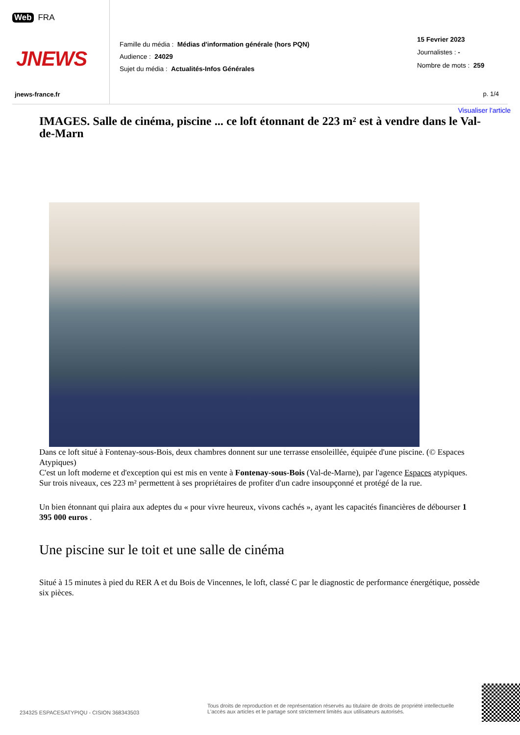Web FRA
JNEWS
jnews-france.fr
Famille du média : Médias d'information générale (hors PQN)
Audience : 24029
Sujet du média : Actualités-Infos Générales
15 Fevrier 2023
Journalistes : -
Nombre de mots : 259
p. 1/4
Visualiser l'article
IMAGES. Salle de cinéma, piscine ... ce loft étonnant de 223 m² est à vendre dans le Val-de-Marn
Dans ce loft situé à Fontenay-sous-Bois, deux chambres donnent sur une terrasse ensoleillée, équipée d'une piscine. (© Espaces Atypiques)
C'est un loft moderne et d'exception qui est mis en vente à Fontenay-sous-Bois (Val-de-Marne), par l'agence Espaces atypiques. Sur trois niveaux, ces 223 m² permettent à ses propriétaires de profiter d'un cadre insoupçonné et protégé de la rue.
Un bien étonnant qui plaira aux adeptes du « pour vivre heureux, vivons cachés », ayant les capacités financières de débourser 1 395 000 euros .
Une piscine sur le toit et une salle de cinéma
Situé à 15 minutes à pied du RER A et du Bois de Vincennes, le loft, classé C par le diagnostic de performance énergétique, possède six pièces.
234325 ESPACESATYPIQU - CISION 368343503
Tous droits de reproduction et de représentation réservés au titulaire de droits de propriété intellectuelle
L'accès aux articles et le partage sont strictement limités aux utilisateurs autorisés.